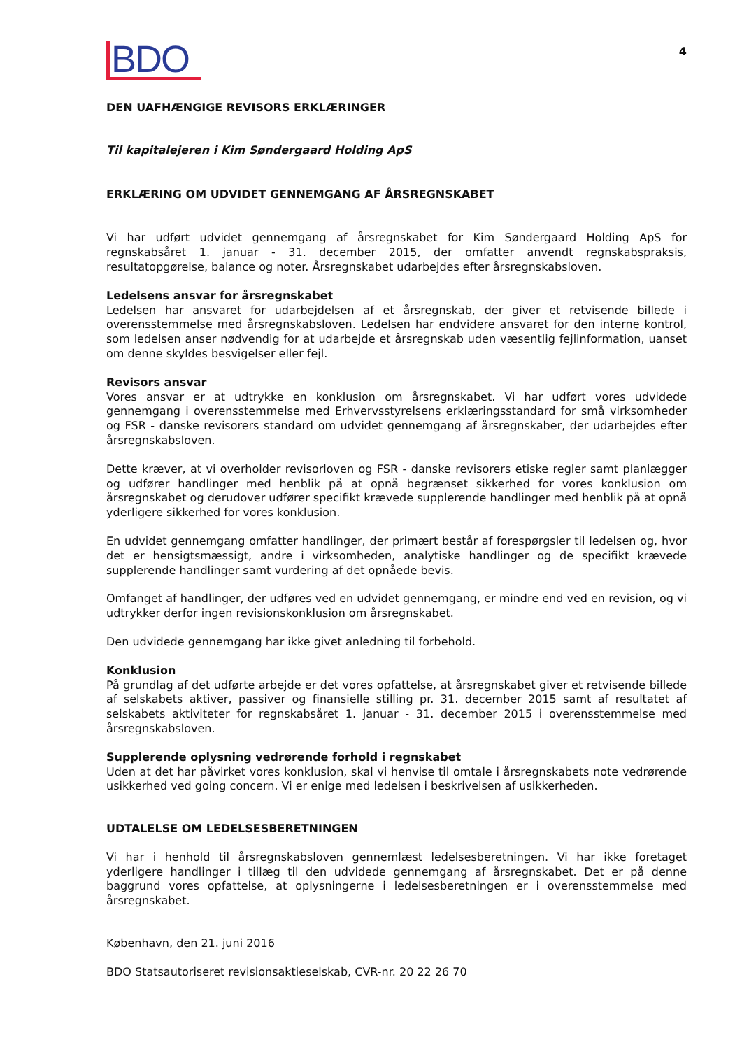BDO
4
DEN UAFHÆNGIGE REVISORS ERKLÆRINGER
Til kapitalejeren i Kim Søndergaard Holding ApS
ERKLÆRING OM UDVIDET GENNEMGANG AF ÅRSREGNSKABET
Vi har udført udvidet gennemgang af årsregnskabet for Kim Søndergaard Holding ApS for regnskabsåret 1. januar - 31. december 2015, der omfatter anvendt regnskabspraksis, resultatopgørelse, balance og noter. Årsregnskabet udarbejdes efter årsregnskabsloven.
Ledelsens ansvar for årsregnskabet
Ledelsen har ansvaret for udarbejdelsen af et årsregnskab, der giver et retvisende billede i overensstemmelse med årsregnskabsloven. Ledelsen har endvidere ansvaret for den interne kontrol, som ledelsen anser nødvendig for at udarbejde et årsregnskab uden væsentlig fejlinformation, uanset om denne skyldes besvigelser eller fejl.
Revisors ansvar
Vores ansvar er at udtrykke en konklusion om årsregnskabet. Vi har udført vores udvidede gennemgang i overensstemmelse med Erhvervsstyrelsens erklæringsstandard for små virksomheder og FSR - danske revisorers standard om udvidet gennemgang af årsregnskaber, der udarbejdes efter årsregnskabsloven.
Dette kræver, at vi overholder revisorloven og FSR - danske revisorers etiske regler samt planlægger og udfører handlinger med henblik på at opnå begrænset sikkerhed for vores konklusion om årsregnskabet og derudover udfører specifikt krævede supplerende handlinger med henblik på at opnå yderligere sikkerhed for vores konklusion.
En udvidet gennemgang omfatter handlinger, der primært består af forespørgsler til ledelsen og, hvor det er hensigtsmæssigt, andre i virksomheden, analytiske handlinger og de specifikt krævede supplerende handlinger samt vurdering af det opnåede bevis.
Omfanget af handlinger, der udføres ved en udvidet gennemgang, er mindre end ved en revision, og vi udtrykker derfor ingen revisionskonklusion om årsregnskabet.
Den udvidede gennemgang har ikke givet anledning til forbehold.
Konklusion
På grundlag af det udførte arbejde er det vores opfattelse, at årsregnskabet giver et retvisende billede af selskabets aktiver, passiver og finansielle stilling pr. 31. december 2015 samt af resultatet af selskabets aktiviteter for regnskabsåret 1. januar - 31. december 2015 i overensstemmelse med årsregnskabsloven.
Supplerende oplysning vedrørende forhold i regnskabet
Uden at det har påvirket vores konklusion, skal vi henvise til omtale i årsregnskabets note vedrørende usikkerhed ved going concern. Vi er enige med ledelsen i beskrivelsen af usikkerheden.
UDTALELSE OM LEDELSESBERETNINGEN
Vi har i henhold til årsregnskabsloven gennemlæst ledelsesberetningen. Vi har ikke foretaget yderligere handlinger i tillæg til den udvidede gennemgang af årsregnskabet. Det er på denne baggrund vores opfattelse, at oplysningerne i ledelsesberetningen er i overensstemmelse med årsregnskabet.
København, den 21. juni 2016
BDO Statsautoriseret revisionsaktieselskab, CVR-nr. 20 22 26 70